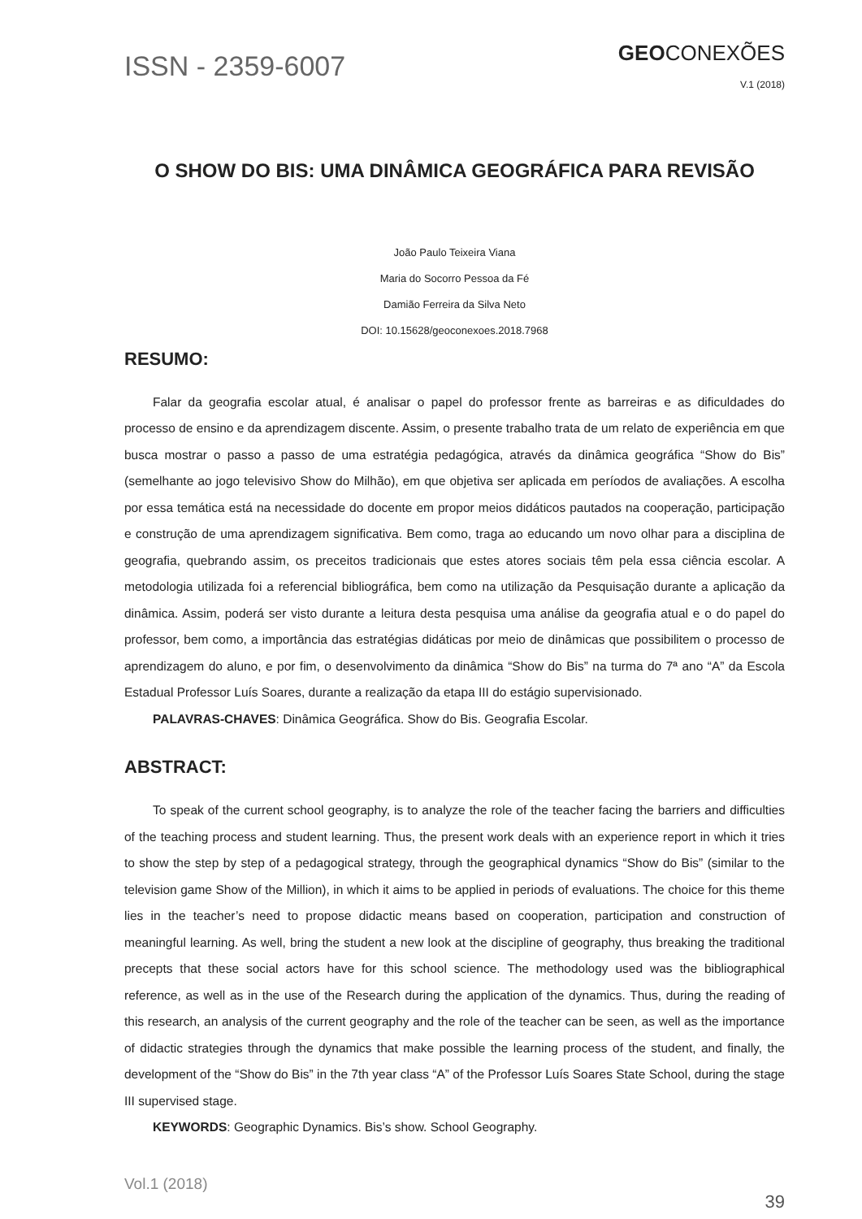ISSN - 2359-6007
GEOCONEXÕES
V.1 (2018)
O SHOW DO BIS: UMA DINÂMICA GEOGRÁFICA PARA REVISÃO
João Paulo Teixeira Viana
Maria do Socorro Pessoa da Fé
Damião Ferreira da Silva Neto
DOI: 10.15628/geoconexoes.2018.7968
RESUMO:
Falar da geografia escolar atual, é analisar o papel do professor frente as barreiras e as dificuldades do processo de ensino e da aprendizagem discente. Assim, o presente trabalho trata de um relato de experiência em que busca mostrar o passo a passo de uma estratégia pedagógica, através da dinâmica geográfica “Show do Bis” (semelhante ao jogo televisivo Show do Milhão), em que objetiva ser aplicada em períodos de avaliações. A escolha por essa temática está na necessidade do docente em propor meios didáticos pautados na cooperação, participação e construção de uma aprendizagem significativa. Bem como, traga ao educando um novo olhar para a disciplina de geografia, quebrando assim, os preceitos tradicionais que estes atores sociais têm pela essa ciência escolar. A metodologia utilizada foi a referencial bibliográfica, bem como na utilização da Pesquisação durante a aplicação da dinâmica. Assim, poderá ser visto durante a leitura desta pesquisa uma análise da geografia atual e o do papel do professor, bem como, a importância das estratégias didáticas por meio de dinâmicas que possibilitem o processo de aprendizagem do aluno, e por fim, o desenvolvimento da dinâmica “Show do Bis” na turma do 7ª ano “A” da Escola Estadual Professor Luís Soares, durante a realização da etapa III do estágio supervisionado.
PALAVRAS-CHAVES: Dinâmica Geográfica. Show do Bis. Geografia Escolar.
ABSTRACT:
To speak of the current school geography, is to analyze the role of the teacher facing the barriers and difficulties of the teaching process and student learning. Thus, the present work deals with an experience report in which it tries to show the step by step of a pedagogical strategy, through the geographical dynamics “Show do Bis” (similar to the television game Show of the Million), in which it aims to be applied in periods of evaluations. The choice for this theme lies in the teacher’s need to propose didactic means based on cooperation, participation and construction of meaningful learning. As well, bring the student a new look at the discipline of geography, thus breaking the traditional precepts that these social actors have for this school science. The methodology used was the bibliographical reference, as well as in the use of the Research during the application of the dynamics. Thus, during the reading of this research, an analysis of the current geography and the role of the teacher can be seen, as well as the importance of didactic strategies through the dynamics that make possible the learning process of the student, and finally, the development of the “Show do Bis” in the 7th year class “A” of the Professor Luís Soares State School, during the stage III supervised stage.
KEYWORDS: Geographic Dynamics. Bis’s show. School Geography.
Vol.1 (2018)
39